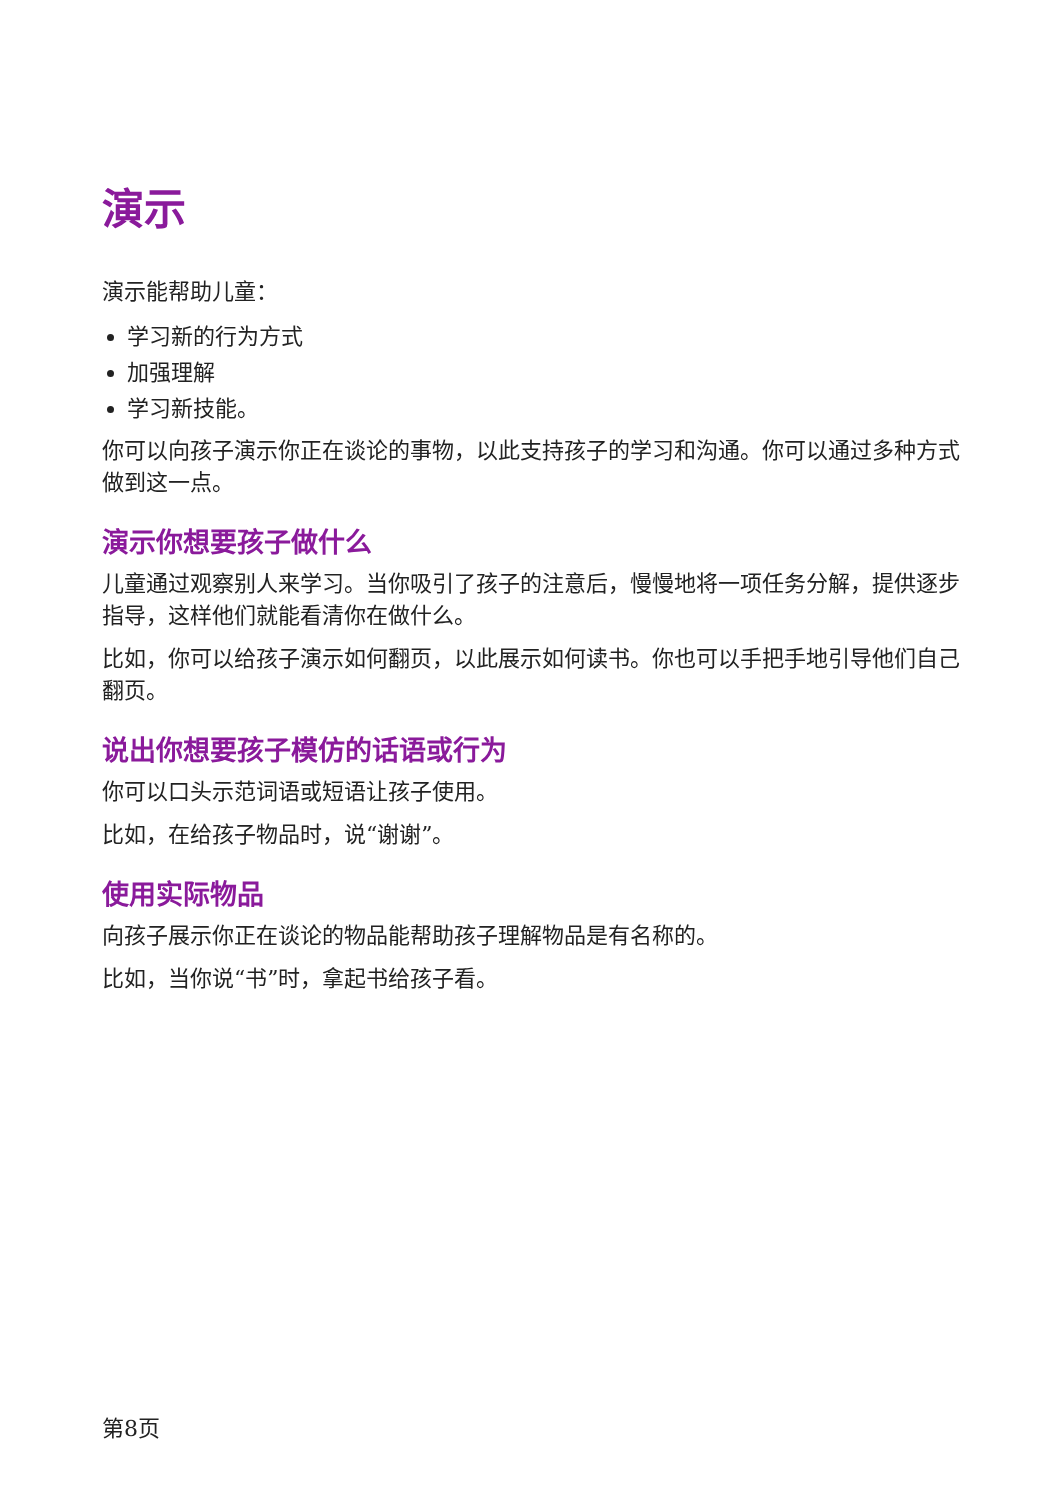演示
演示能帮助儿童：
学习新的行为方式
加强理解
学习新技能。
你可以向孩子演示你正在谈论的事物，以此支持孩子的学习和沟通。你可以通过多种方式做到这一点。
演示你想要孩子做什么
儿童通过观察别人来学习。当你吸引了孩子的注意后，慢慢地将一项任务分解，提供逐步指导，这样他们就能看清你在做什么。
比如，你可以给孩子演示如何翻页，以此展示如何读书。你也可以手把手地引导他们自己翻页。
说出你想要孩子模仿的话语或行为
你可以口头示范词语或短语让孩子使用。
比如，在给孩子物品时，说“谢谢”。
使用实际物品
向孩子展示你正在谈论的物品能帮助孩子理解物品是有名称的。
比如，当你说“书”时，拿起书给孩子看。
第8页